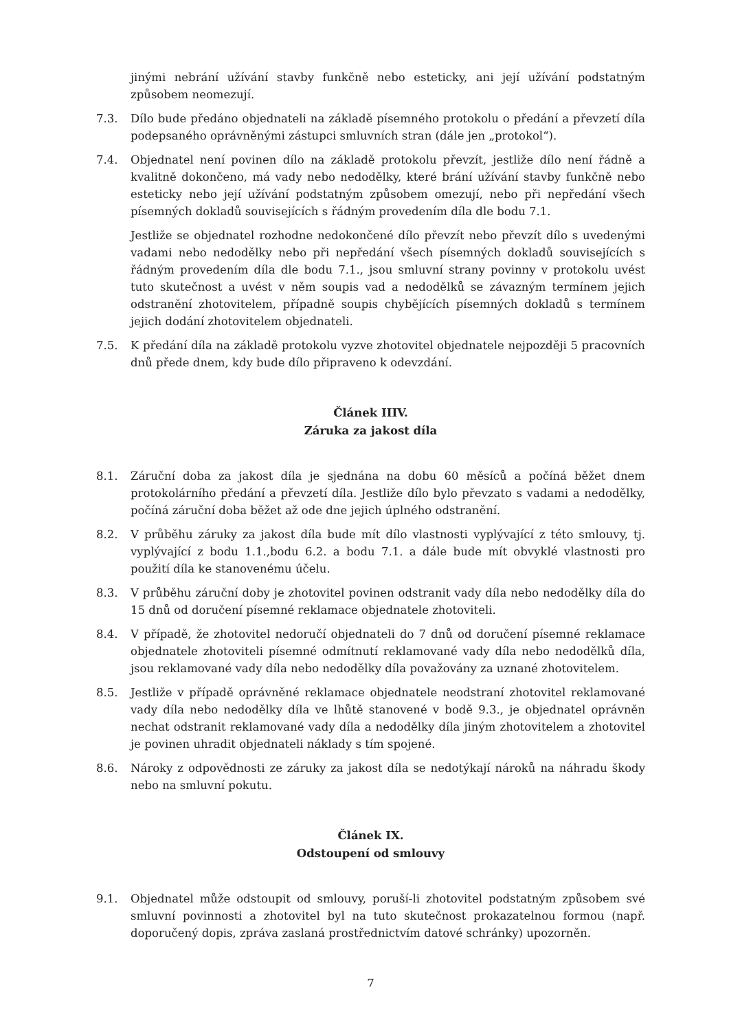jinými nebrání užívání stavby funkčně nebo esteticky, ani její užívání podstatným způsobem neomezují.
7.3. Dílo bude předáno objednateli na základě písemného protokolu o předání a převzetí díla podepsaného oprávněnými zástupci smluvních stran (dále jen „protokol“).
7.4. Objednatel není povinen dílo na základě protokolu převzít, jestliže dílo není řádně a kvalitně dokončeno, má vady nebo nedodělky, které brání užívání stavby funkčně nebo esteticky nebo její užívání podstatným způsobem omezují, nebo při nepředání všech písemných dokladů souvisejících s řádným provedením díla dle bodu 7.1.
Jestliže se objednatel rozhodne nedokončené dílo převzít nebo převzít dílo s uvedenými vadami nebo nedodělky nebo při nepředání všech písemných dokladů souvisejících s řádným provedením díla dle bodu 7.1., jsou smluvní strany povinny v protokolu uvést tuto skutečnost a uvést v něm soupis vad a nedodělků se závazným termínem jejich odstranění zhotovitelem, případně soupis chybějících písemných dokladů s termínem jejich dodání zhotovitelem objednateli.
7.5. K předání díla na základě protokolu vyzve zhotovitel objednatele nejpozději 5 pracovních dnů přede dnem, kdy bude dílo připraveno k odevzdání.
Článek IIIV.
Záruka za jakost díla
8.1. Záruční doba za jakost díla je sjednána na dobu 60 měsíců a počíná běžet dnem protokolárního předání a převzetí díla. Jestliže dílo bylo převzato s vadami a nedodělky, počíná záruční doba běžet až ode dne jejich úplného odstranění.
8.2. V průběhu záruky za jakost díla bude mít dílo vlastnosti vyplývající z této smlouvy, tj. vyplývající z bodu 1.1.,bodu 6.2. a bodu 7.1. a dále bude mít obvyklé vlastnosti pro použití díla ke stanovenému účelu.
8.3. V průběhu záruční doby je zhotovitel povinen odstranit vady díla nebo nedodělky díla do 15 dnů od doručení písemné reklamace objednatele zhotoviteli.
8.4. V případě, že zhotovitel nedoručí objednateli do 7 dnů od doručení písemné reklamace objednatele zhotoviteli písemné odmítnutí reklamované vady díla nebo nedodělků díla, jsou reklamované vady díla nebo nedodělky díla považovány za uznané zhotovitelem.
8.5. Jestliže v případě oprávněné reklamace objednatele neodstraní zhotovitel reklamované vady díla nebo nedodělky díla ve lhůtě stanovené v bodě 9.3., je objednatel oprávněn nechat odstranit reklamované vady díla a nedodělky díla jiným zhotovitelem a zhotovitel je povinen uhradit objednateli náklady s tím spojené.
8.6. Nároky z odpovědnosti ze záruky za jakost díla se nedotýkají nároků na náhradu škody nebo na smluvní pokutu.
Článek IX.
Odstoupení od smlouvy
9.1. Objednatel může odstoupit od smlouvy, poruší-li zhotovitel podstatným způsobem své smluvní povinnosti a zhotovitel byl na tuto skutečnost prokazatelnou formou (např. doporučený dopis, zpráva zaslaná prostřednictvím datové schránky) upozorněn.
7